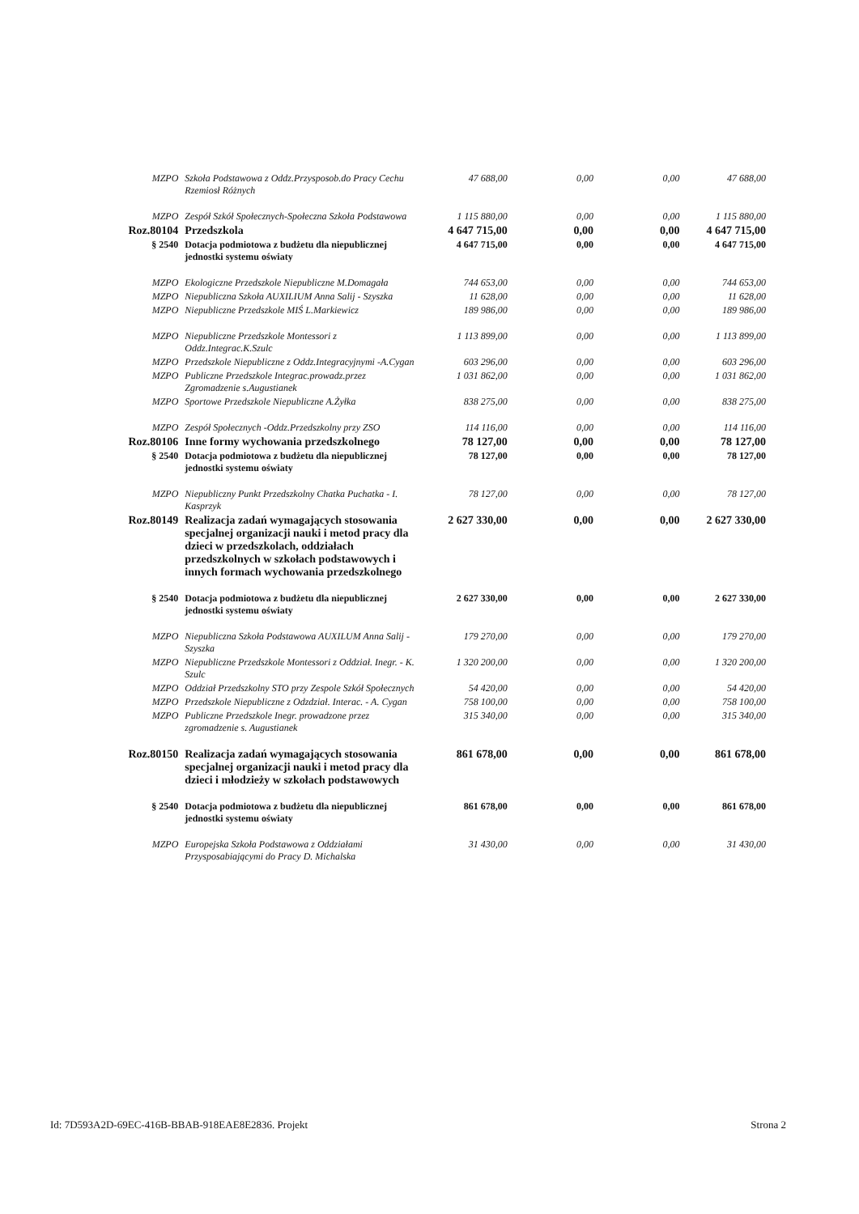| MZPO | Szkoła Podstawowa z Oddz.Przysposob.do Pracy Cechu Rzemiosł Różnych | 47 688,00 | 0,00 | 0,00 | 47 688,00 |
| MZPO | Zespół Szkół Społecznych-Społeczna Szkoła Podstawowa | 1 115 880,00 | 0,00 | 0,00 | 1 115 880,00 |
| Roz.80104 | Przedszkola | 4 647 715,00 | 0,00 | 0,00 | 4 647 715,00 |
| § 2540 | Dotacja podmiotowa z budżetu dla niepublicznej jednostki systemu oświaty | 4 647 715,00 | 0,00 | 0,00 | 4 647 715,00 |
| MZPO | Ekologiczne Przedszkole Niepubliczne M.Domagała | 744 653,00 | 0,00 | 0,00 | 744 653,00 |
| MZPO | Niepubliczna Szkoła AUXILIUM Anna Salij - Szyszka | 11 628,00 | 0,00 | 0,00 | 11 628,00 |
| MZPO | Niepubliczne Przedszkole MIŚ L.Markiewicz | 189 986,00 | 0,00 | 0,00 | 189 986,00 |
| MZPO | Niepubliczne Przedszkole Montessori z Oddz.Integrac.K.Szulc | 1 113 899,00 | 0,00 | 0,00 | 1 113 899,00 |
| MZPO | Przedszkole Niepubliczne z Oddz.Integracyjnymi -A.Cygan | 603 296,00 | 0,00 | 0,00 | 603 296,00 |
| MZPO | Publiczne Przedszkole Integrac.prowadz.przez Zgromadzenie s.Augustianek | 1 031 862,00 | 0,00 | 0,00 | 1 031 862,00 |
| MZPO | Sportowe Przedszkole Niepubliczne A.Żyłka | 838 275,00 | 0,00 | 0,00 | 838 275,00 |
| MZPO | Zespół Społecznych -Oddz.Przedszkolny przy ZSO | 114 116,00 | 0,00 | 0,00 | 114 116,00 |
| Roz.80106 | Inne formy wychowania przedszkolnego | 78 127,00 | 0,00 | 0,00 | 78 127,00 |
| § 2540 | Dotacja podmiotowa z budżetu dla niepublicznej jednostki systemu oświaty | 78 127,00 | 0,00 | 0,00 | 78 127,00 |
| MZPO | Niepubliczny Punkt Przedszkolny Chatka Puchatka - I. Kasprzyk | 78 127,00 | 0,00 | 0,00 | 78 127,00 |
| Roz.80149 | Realizacja zadań wymagających stosowania specjalnej organizacji nauki i metod pracy dla dzieci w przedszkolach, oddziałach przedszkolnych w szkołach podstawowych i innych formach wychowania przedszkolnego | 2 627 330,00 | 0,00 | 0,00 | 2 627 330,00 |
| § 2540 | Dotacja podmiotowa z budżetu dla niepublicznej jednostki systemu oświaty | 2 627 330,00 | 0,00 | 0,00 | 2 627 330,00 |
| MZPO | Niepubliczna Szkoła Podstawowa AUXILUM Anna Salij - Szyszka | 179 270,00 | 0,00 | 0,00 | 179 270,00 |
| MZPO | Niepubliczne Przedszkole Montessori z Oddział. Inegr. - K. Szulc | 1 320 200,00 | 0,00 | 0,00 | 1 320 200,00 |
| MZPO | Oddział Przedszkolny STO przy Zespole Szkół Społecznych | 54 420,00 | 0,00 | 0,00 | 54 420,00 |
| MZPO | Przedszkole Niepubliczne z Odzdział. Interac. - A. Cygan | 758 100,00 | 0,00 | 0,00 | 758 100,00 |
| MZPO | Publiczne Przedszkole Inegr. prowadzone przez zgromadzenie s. Augustianek | 315 340,00 | 0,00 | 0,00 | 315 340,00 |
| Roz.80150 | Realizacja zadań wymagających stosowania specjalnej organizacji nauki i metod pracy dla dzieci i młodzieży w szkołach podstawowych | 861 678,00 | 0,00 | 0,00 | 861 678,00 |
| § 2540 | Dotacja podmiotowa z budżetu dla niepublicznej jednostki systemu oświaty | 861 678,00 | 0,00 | 0,00 | 861 678,00 |
| MZPO | Europejska Szkoła Podstawowa z Oddziałami Przysposabiającymi do Pracy D. Michalska | 31 430,00 | 0,00 | 0,00 | 31 430,00 |
Id: 7D593A2D-69EC-416B-BBAB-918EAE8E2836. Projekt Strona 2